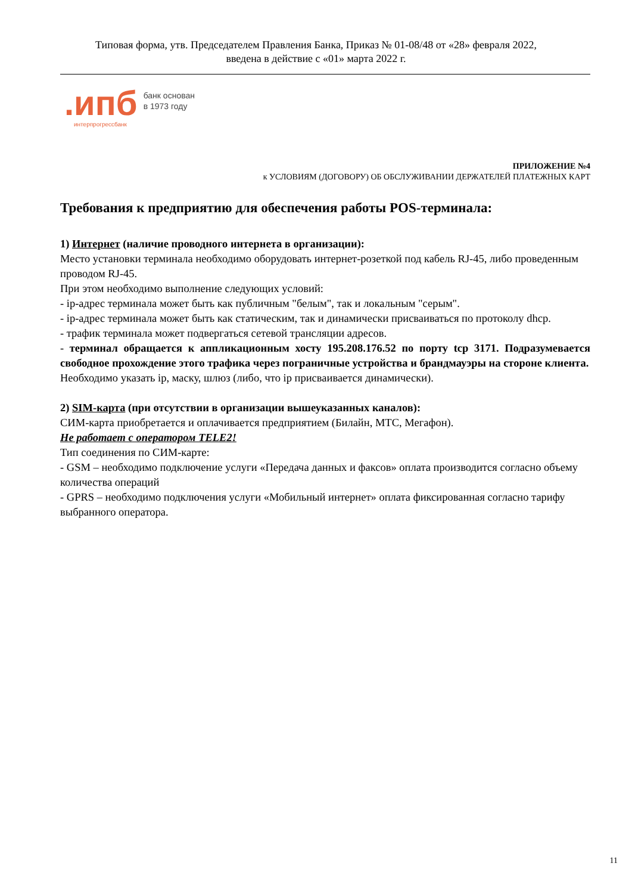Типовая форма, утв. Председателем Правления Банка, Приказ № 01-08/48 от «28» февраля 2022,
введена в действие с «01» марта 2022 г.
.ипб
интерпрогрессбанк
банк основан
в 1973 году
ПРИЛОЖЕНИЕ №4
к УСЛОВИЯМ (ДОГОВОРУ) ОБ ОБСЛУЖИВАНИИ ДЕРЖАТЕЛЕЙ ПЛАТЕЖНЫХ КАРТ
Требования к предприятию для обеспечения работы POS-терминала:
1) Интернет (наличие проводного интернета в организации):
Место установки терминала необходимо оборудовать интернет-розеткой под кабель RJ-45, либо проведенным проводом RJ-45.
При этом необходимо выполнение следующих условий:
- ip-адрес терминала может быть как публичным "белым", так и локальным "серым".
- ip-адрес терминала может быть как статическим, так и динамически присваиваться по протоколу dhcp.
- трафик терминала может подвергаться сетевой трансляции адресов.
- терминал обращается к аппликационным хосту 195.208.176.52 по порту tcp 3171. Подразумевается свободное прохождение этого трафика через пограничные устройства и брандмауэры на стороне клиента.
Необходимо указать ip, маску, шлюз (либо, что ip присваивается динамически).
2) SIM-карта (при отсутствии в организации вышеуказанных каналов):
СИМ-карта приобретается и оплачивается предприятием (Билайн, МТС, Мегафон).
Не работает с оператором TELE2!
Тип соединения по СИМ-карте:
- GSM – необходимо подключение услуги «Передача данных и факсов» оплата производится согласно объему количества операций
- GPRS – необходимо подключения услуги «Мобильный интернет» оплата фиксированная согласно тарифу выбранного оператора.
11